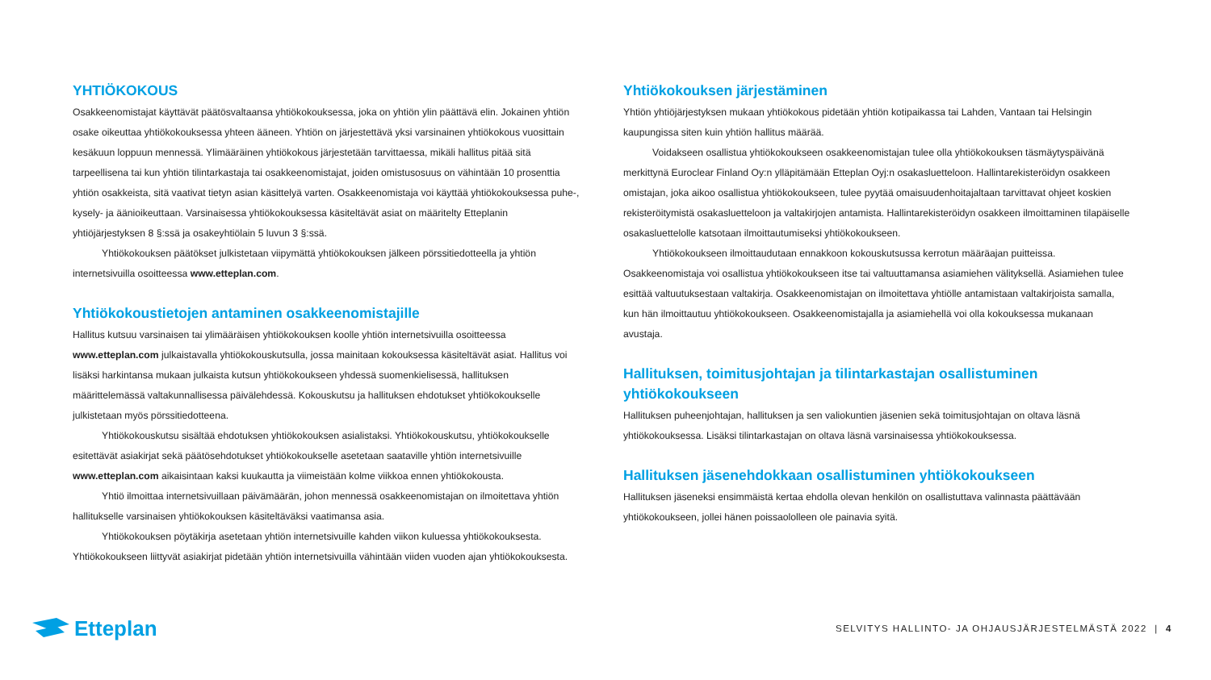YHTIÖKOKOUS
Osakkeenomistajat käyttävät päätösvaltaansa yhtiökokouksessa, joka on yhtiön ylin päättävä elin. Jokainen yhtiön osake oikeuttaa yhtiökokouksessa yhteen ääneen. Yhtiön on järjestettävä yksi varsinainen yhtiökokous vuosittain kesäkuun loppuun mennessä. Ylimääräinen yhtiökokous järjestetään tarvittaessa, mikäli hallitus pitää sitä tarpeellisena tai kun yhtiön tilintarkastaja tai osakkeenomistajat, joiden omistusosuus on vähintään 10 prosenttia yhtiön osakkeista, sitä vaativat tietyn asian käsittelyä varten. Osakkeenomistaja voi käyttää yhtiökokouksessa puhe-, kysely- ja äänioikeuttaan. Varsinaisessa yhtiökokouksessa käsiteltävät asiat on määritelty Etteplanin yhtiöjärjestyksen 8 §:ssä ja osakeyhtiölain 5 luvun 3 §:ssä.
Yhtiökokouksen päätökset julkistetaan viipymättä yhtiökokouksen jälkeen pörssitiedotteella ja yhtiön internetsivuilla osoitteessa www.etteplan.com.
Yhtiökokoustietojen antaminen osakkeenomistajille
Hallitus kutsuu varsinaisen tai ylimääräisen yhtiökokouksen koolle yhtiön internetsivuilla osoitteessa www.etteplan.com julkaistavalla yhtiökokouskutsulla, jossa mainitaan kokouksessa käsiteltävät asiat. Hallitus voi lisäksi harkintansa mukaan julkaista kutsun yhtiökokoukseen yhdessä suomenkielisessä, hallituksen määrittelemässä valtakunnallisessa päivälehdessä. Kokouskutsu ja hallituksen ehdotukset yhtiökokoukselle julkistetaan myös pörssitiedotteena.
Yhtiökokouskutsu sisältää ehdotuksen yhtiökokouksen asialistaksi. Yhtiökokouskutsu, yhtiökokoukselle esitettävät asiakirjat sekä päätösehdotukset yhtiökokoukselle asetetaan saataville yhtiön internetsivuille www.etteplan.com aikaisintaan kaksi kuukautta ja viimeistään kolme viikkoa ennen yhtiökokousta.
Yhtiö ilmoittaa internetsivuillaan päivämäärän, johon mennessä osakkeenomistajan on ilmoitettava yhtiön hallitukselle varsinaisen yhtiökokouksen käsiteltäväksi vaatimansa asia.
Yhtiökokouksen pöytäkirja asetetaan yhtiön internetsivuille kahden viikon kuluessa yhtiökokouksesta. Yhtiökokoukseen liittyvät asiakirjat pidetään yhtiön internetsivuilla vähintään viiden vuoden ajan yhtiökokouksesta.
Yhtiökokouksen järjestäminen
Yhtiön yhtiöjärjestyksen mukaan yhtiökokous pidetään yhtiön kotipaikassa tai Lahden, Vantaan tai Helsingin kaupungissa siten kuin yhtiön hallitus määrää.
Voidakseen osallistua yhtiökokoukseen osakkeenomistajan tulee olla yhtiökokouksen täsmäytyspäivänä merkittynä Euroclear Finland Oy:n ylläpitämään Etteplan Oyj:n osakasluetteloon. Hallintarekisteröidyn osakkeen omistajan, joka aikoo osallistua yhtiökokoukseen, tulee pyytää omaisuudenhoitajaltaan tarvittavat ohjeet koskien rekisteröitymistä osakasluetteloon ja valtakirjojen antamista. Hallintarekisteröidyn osakkeen ilmoittaminen tilapäiselle osakasluettelolle katsotaan ilmoittautumiseksi yhtiökokoukseen.
Yhtiökokoukseen ilmoittaudutaan ennakkoon kokouskutsussa kerrotun määräajan puitteissa. Osakkeenomistaja voi osallistua yhtiökokoukseen itse tai valtuuttamansa asiamiehen välityksellä. Asiamiehen tulee esittää valtuutuksestaan valtakirja. Osakkeenomistajan on ilmoitettava yhtiölle antamistaan valtakirjoista samalla, kun hän ilmoittautuu yhtiökokoukseen. Osakkeenomistajalla ja asiamiehellä voi olla kokouksessa mukanaan avustaja.
Hallituksen, toimitusjohtajan ja tilintarkastajan osallistuminen yhtiökokoukseen
Hallituksen puheenjohtajan, hallituksen ja sen valiokuntien jäsenien sekä toimitusjohtajan on oltava läsnä yhtiökokouksessa. Lisäksi tilintarkastajan on oltava läsnä varsinaisessa yhtiökokouksessa.
Hallituksen jäsenehdokkaan osallistuminen yhtiökokoukseen
Hallituksen jäseneksi ensimmäistä kertaa ehdolla olevan henkilön on osallistuttava valinnasta päättävään yhtiökokoukseen, jollei hänen poissaololleen ole painavia syitä.
Etteplan
SELVITYS HALLINTO- JA OHJAUSJÄRJESTELMÄSTÄ 2022 | 4